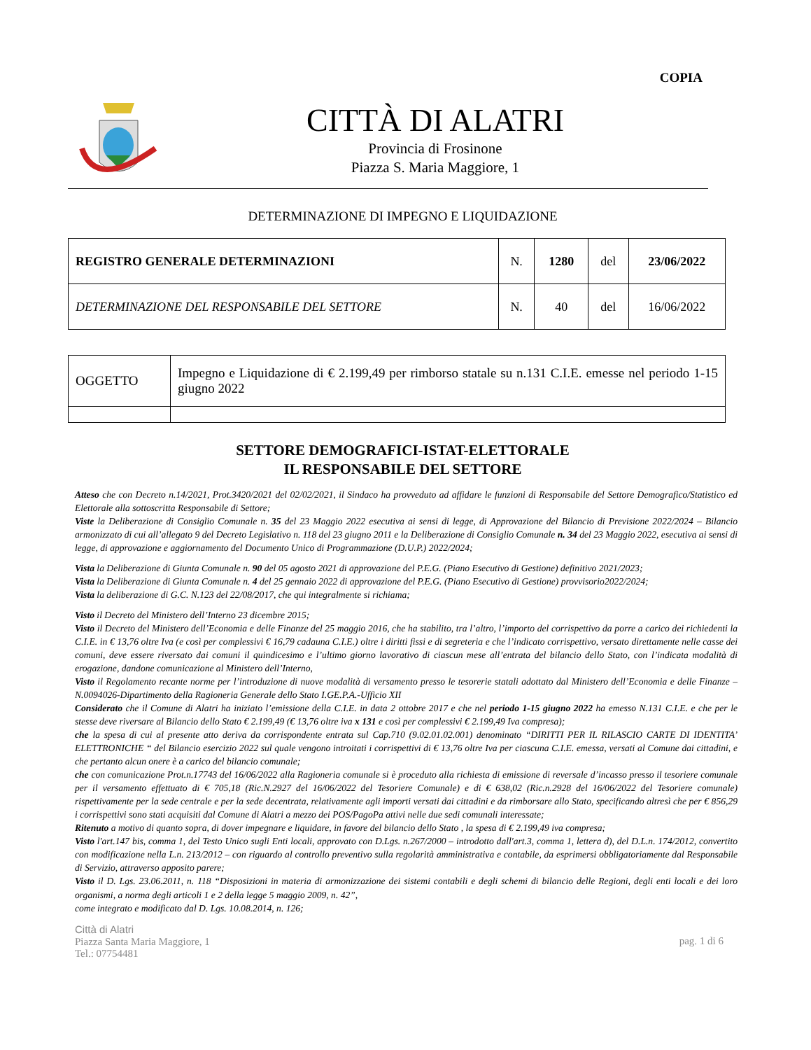COPIA
CITTÀ DI ALATRI
Provincia di Frosinone
Piazza S. Maria Maggiore, 1
DETERMINAZIONE DI IMPEGNO E LIQUIDAZIONE
| REGISTRO GENERALE DETERMINAZIONI | N. | 1280 | del | 23/06/2022 |
| DETERMINAZIONE DEL RESPONSABILE DEL SETTORE | N. | 40 | del | 16/06/2022 |
| OGGETTO | Impegno e Liquidazione di € 2.199,49 per rimborso statale su n.131 C.I.E. emesse nel periodo 1-15 giugno 2022 | |
SETTORE DEMOGRAFICI-ISTAT-ELETTORALE
IL RESPONSABILE DEL SETTORE
Atteso che con Decreto n.14/2021, Prot.3420/2021 del 02/02/2021, il Sindaco ha provveduto ad affidare le funzioni di Responsabile del Settore Demografico/Statistico ed Elettorale alla sottoscritta Responsabile di Settore;
Viste la Deliberazione di Consiglio Comunale n. 35 del 23 Maggio 2022 esecutiva ai sensi di legge, di Approvazione del Bilancio di Previsione 2022/2024 – Bilancio armonizzato di cui all’allegato 9 del Decreto Legislativo n. 118 del 23 giugno 2011 e la Deliberazione di Consiglio Comunale n. 34 del 23 Maggio 2022, esecutiva ai sensi di legge, di approvazione e aggiornamento del Documento Unico di Programmazione (D.U.P.) 2022/2024;
Vista la Deliberazione di Giunta Comunale n. 90 del 05 agosto 2021 di approvazione del P.E.G. (Piano Esecutivo di Gestione) definitivo 2021/2023;
Vista la Deliberazione di Giunta Comunale n. 4 del 25 gennaio 2022 di approvazione del P.E.G. (Piano Esecutivo di Gestione) provvisorio2022/2024;
Vista la deliberazione di G.C. N.123 del 22/08/2017, che qui integralmente si richiama;
Visto il Decreto del Ministero dell’Interno 23 dicembre 2015;
Visto il Decreto del Ministero dell’Economia e delle Finanze del 25 maggio 2016, che ha stabilito, tra l’altro, l’importo del corrispettivo da porre a carico dei richiedenti la C.I.E. in € 13,76 oltre Iva (e così per complessivi € 16,79 cadauna C.I.E.) oltre i diritti fissi e di segreteria e che l’indicato corrispettivo, versato direttamente nelle casse dei comuni, deve essere riversato dai comuni il quindicesimo e l’ultimo giorno lavorativo di ciascun mese all’entrata del bilancio dello Stato, con l’indicata modalità di erogazione, dandone comunicazione al Ministero dell’Interno,
Visto il Regolamento recante norme per l’introduzione di nuove modalità di versamento presso le tesorerie statali adottato dal Ministero dell’Economia e delle Finanze –N.0094026-Dipartimento della Ragioneria Generale dello Stato I.GE.P.A.-Ufficio XII
Considerato che il Comune di Alatri ha iniziato l’emissione della C.I.E. in data 2 ottobre 2017 e che nel periodo 1-15 giugno 2022 ha emesso N.131 C.I.E. e che per le stesse deve riversare al Bilancio dello Stato € 2.199,49 (€ 13,76 oltre iva x 131 e così per complessivi € 2.199,49 Iva compresa);
che la spesa di cui al presente atto deriva da corrispondente entrata sul Cap.710 (9.02.01.02.001) denominato “DIRITTI PER IL RILASCIO CARTE DI IDENTITA’ ELETTRONICHE “ del Bilancio esercizio 2022 sul quale vengono introitati i corrispettivi di € 13,76 oltre Iva per ciascuna C.I.E. emessa, versati al Comune dai cittadini, e che pertanto alcun onere è a carico del bilancio comunale;
che con comunicazione Prot.n.17743 del 16/06/2022 alla Ragioneria comunale si è proceduto alla richiesta di emissione di reversale d’incasso presso il tesoriere comunale per il versamento effettuato di € 705,18 (Ric.N.2927 del 16/06/2022 del Tesoriere Comunale) e di € 638,02 (Ric.n.2928 del 16/06/2022 del Tesoriere comunale) rispettivamente per la sede centrale e per la sede decentrata, relativamente agli importi versati dai cittadini e da rimborsare allo Stato, specificando altresì che per € 856,29 i corrispettivi sono stati acquisiti dal Comune di Alatri a mezzo dei POS/PagoPa attivi nelle due sedi comunali interessate;
Ritenuto a motivo di quanto sopra, di dover impegnare e liquidare, in favore del bilancio dello Stato , la spesa di € 2.199,49 iva compresa;
Visto l'art.147 bis, comma 1, del Testo Unico sugli Enti locali, approvato con D.Lgs. n.267/2000 – introdotto dall'art.3, comma 1, lettera d), del D.L.n. 174/2012, convertito con modificazione nella L.n. 213/2012 – con riguardo al controllo preventivo sulla regolarità amministrativa e contabile, da esprimersi obbligatoriamente dal Responsabile di Servizio, attraverso apposito parere;
Visto il D. Lgs. 23.06.2011, n. 118 “Disposizioni in materia di armonizzazione dei sistemi contabili e degli schemi di bilancio delle Regioni, degli enti locali e dei loro organismi, a norma degli articoli 1 e 2 della legge 5 maggio 2009, n. 42”,
come integrato e modificato dal D. Lgs. 10.08.2014, n. 126;
Città di Alatri
Piazza Santa Maria Maggiore, 1
Tel.: 07754481
pag. 1 di 6